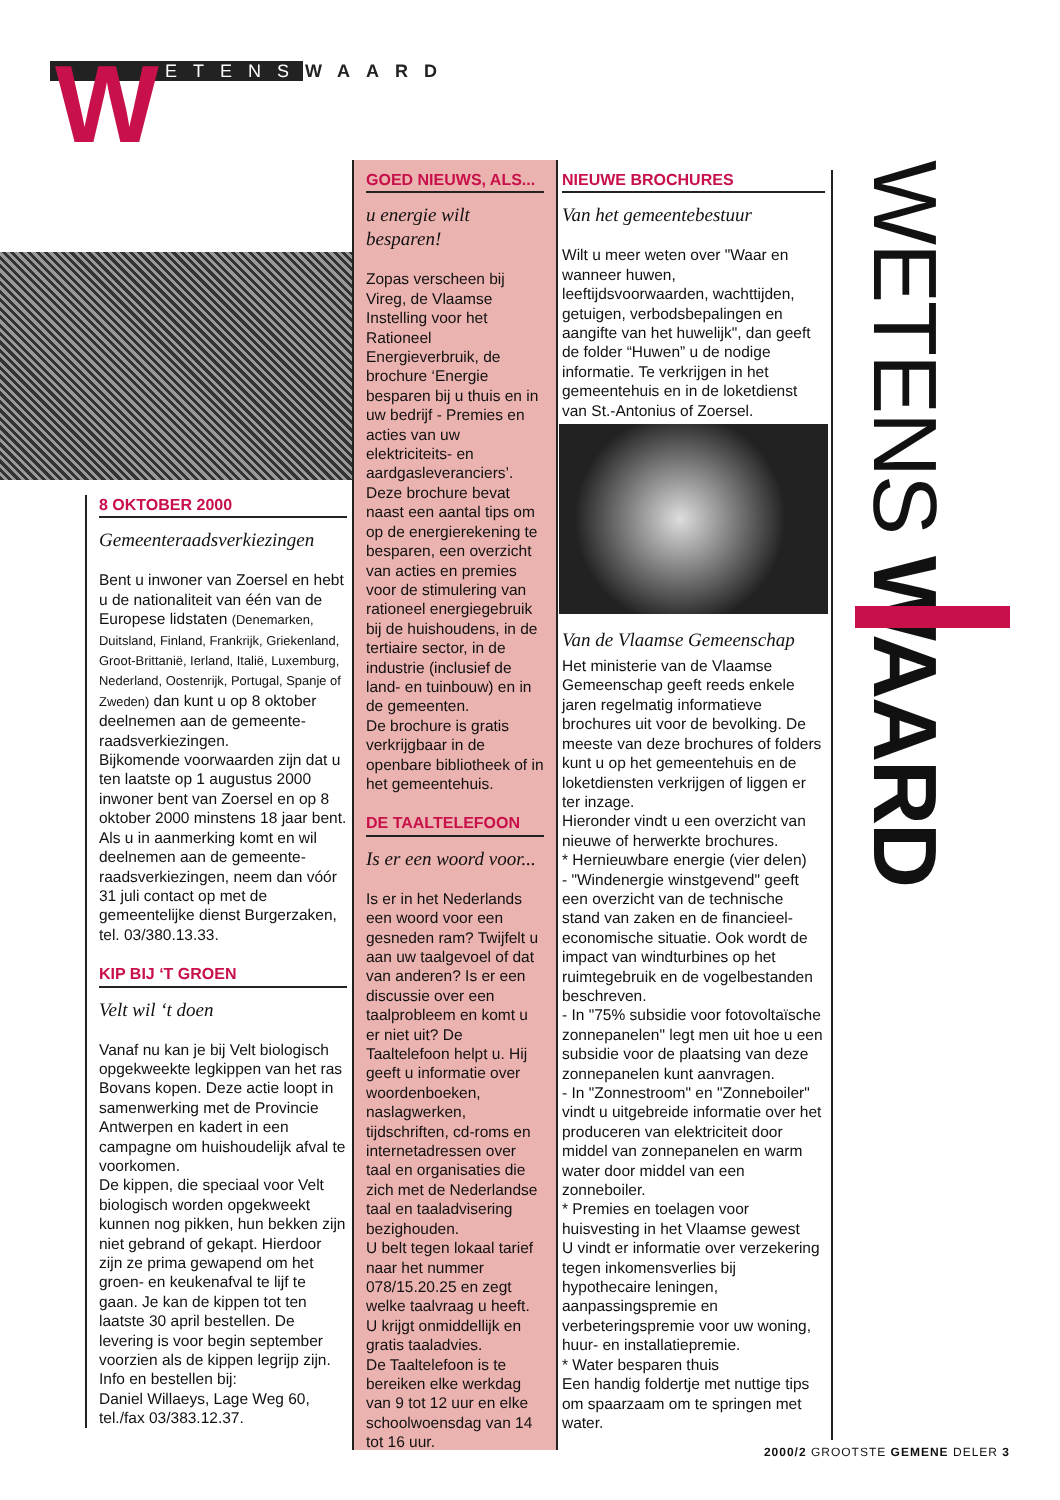W ETENSWAARD
8 OKTOBER 2000
Gemeenteraadsverkiezingen
Bent u inwoner van Zoersel en hebt u de nationaliteit van één van de Europese lidstaten (Denemarken, Duitsland, Finland, Frankrijk, Griekenland, Groot-Brittanië, Ierland, Italië, Luxemburg, Nederland, Oostenrijk, Portugal, Spanje of Zweden) dan kunt u op 8 oktober deelnemen aan de gemeente-raadsverkiezingen.
Bijkomende voorwaarden zijn dat u ten laatste op 1 augustus 2000 inwoner bent van Zoersel en op 8 oktober 2000 minstens 18 jaar bent.
Als u in aanmerking komt en wil deelnemen aan de gemeente-raadsverkiezingen, neem dan vóór 31 juli contact op met de gemeentelijke dienst Burgerzaken, tel. 03/380.13.33.
KIP BIJ ‘T GROEN
Velt wil ‘t doen
Vanaf nu kan je bij Velt biologisch opgekweekte legkippen van het ras Bovans kopen. Deze actie loopt in samenwerking met de Provincie Antwerpen en kadert in een campagne om huishoudelijk afval te voorkomen.
De kippen, die speciaal voor Velt biologisch worden opgekweekt kunnen nog pikken, hun bekken zijn niet gebrand of gekapt. Hierdoor zijn ze prima gewapend om het groen- en keukenafval te lijf te gaan. Je kan de kippen tot ten laatste 30 april bestellen. De levering is voor begin september voorzien als de kippen legrijp zijn.
Info en bestellen bij:
Daniel Willaeys, Lage Weg 60,
tel./fax 03/383.12.37.
GOED NIEUWS, ALS...
u energie wilt besparen!
Zopas verscheen bij Vireg, de Vlaamse Instelling voor het Rationeel Energieverbruik, de brochure ‘Energie besparen bij u thuis en in uw bedrijf - Premies en acties van uw elektriciteits- en aardgasleveranciers’. Deze brochure bevat naast een aantal tips om op de energierekening te besparen, een overzicht van acties en premies voor de stimulering van rationeel energiegebruik bij de huishoudens, in de tertiaire sector, in de industrie (inclusief de land- en tuinbouw) en in de gemeenten.
De brochure is gratis verkrijgbaar in de openbare bibliotheek of in het gemeentehuis.
DE TAALTELEFOON
Is er een woord voor...
Is er in het Nederlands een woord voor een gesneden ram? Twijfelt u aan uw taalgevoel of dat van anderen? Is er een discussie over een taalprobleem en komt u er niet uit? De Taaltelefoon helpt u. Hij geeft u informatie over woordenboeken, naslagwerken, tijdschriften, cd-roms en internetadressen over taal en organisaties die zich met de Nederlandse taal en taaladvisering bezighouden.
U belt tegen lokaal tarief naar het nummer 078/15.20.25 en zegt welke taalvraag u heeft. U krijgt onmiddellijk en gratis taaladvies.
De Taaltelefoon is te bereiken elke werkdag van 9 tot 12 uur en elke schoolwoensdag van 14 tot 16 uur.
NIEUWE BROCHURES
Van het gemeentebestuur
Wilt u meer weten over "Waar en wanneer huwen, leeftijdsvoorwaarden, wachttijden, getuigen, verbodsbepalingen en aangifte van het huwelijk", dan geeft de folder “Huwen” u de nodige informatie. Te verkrijgen in het gemeentehuis en in de loketdienst van St.-Antonius of Zoersel.
Van de Vlaamse Gemeenschap
Het ministerie van de Vlaamse Gemeenschap geeft reeds enkele jaren regelmatig informatieve brochures uit voor de bevolking. De meeste van deze brochures of folders kunt u op het gemeentehuis en de loketdiensten verkrijgen of liggen er ter inzage.
Hieronder vindt u een overzicht van nieuwe of herwerkte brochures.
* Hernieuwbare energie (vier delen)
- "Windenergie winstgevend" geeft een overzicht van de technische stand van zaken en de financieel-economische situatie. Ook wordt de impact van windturbines op het ruimtegebruik en de vogelbestanden beschreven.
- In "75% subsidie voor fotovoltaïsche zonnepanelen" legt men uit hoe u een subsidie voor de plaatsing van deze zonnepanelen kunt aanvragen.
- In "Zonnestroom" en "Zonneboiler" vindt u uitgebreide informatie over het produceren van elektriciteit door middel van zonnepanelen en warm water door middel van een zonneboiler.
* Premies en toelagen voor huisvesting in het Vlaamse gewest
U vindt er informatie over verzekering tegen inkomensverlies bij hypothecaire leningen, aanpassingspremie en verbeteringspremie voor uw woning, huur- en installatiepremie.
* Water besparen thuis
Een handig foldertje met nuttige tips om spaarzaam om te springen met water.
WETENS WAARD
2000/2 GROOTSTE GEMENE DELER 3